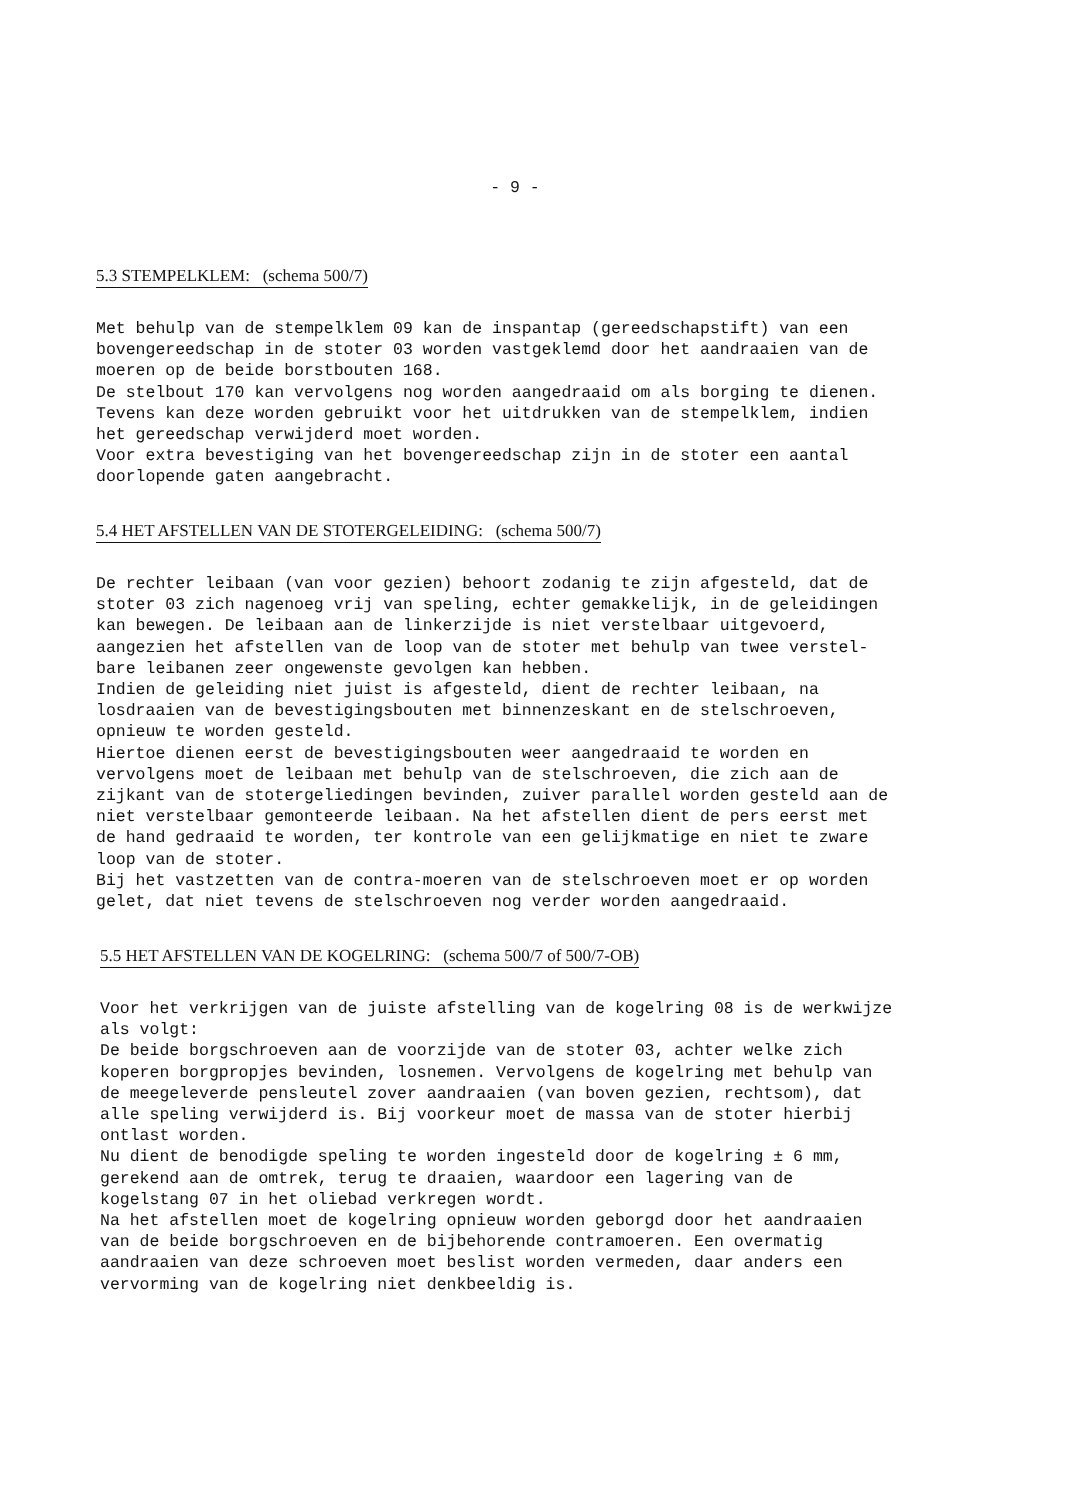- 9 -
5.3 STEMPELKLEM: (schema 500/7)
Met behulp van de stempelklem 09 kan de inspantap (gereedschapstift) van een bovengereedschap in de stoter 03 worden vastgeklemd door het aandraaien van de moeren op de beide borstbouten 168. De stelbout 170 kan vervolgens nog worden aangedraaid om als borging te dienen. Tevens kan deze worden gebruikt voor het uitdrukken van de stempelklem, indien het gereedschap verwijderd moet worden. Voor extra bevestiging van het bovengereedschap zijn in de stoter een aantal doorlopende gaten aangebracht.
5.4 HET AFSTELLEN VAN DE STOTERGELEIDING: (schema 500/7)
De rechter leibaan (van voor gezien) behoort zodanig te zijn afgesteld, dat de stoter 03 zich nagenoeg vrij van speling, echter gemakkelijk, in de geleidingen kan bewegen. De leibaan aan de linkerzijde is niet verstelbaar uitgevoerd, aangezien het afstellen van de loop van de stoter met behulp van twee verstel- bare leibanen zeer ongewenste gevolgen kan hebben. Indien de geleiding niet juist is afgesteld, dient de rechter leibaan, na losdraaien van de bevestigingsbouten met binnenzeskant en de stelschroeven, opnieuw te worden gesteld. Hiertoe dienen eerst de bevestigingsbouten weer aangedraaid te worden en vervolgens moet de leibaan met behulp van de stelschroeven, die zich aan de zijkant van de stotergeliedingen bevinden, zuiver parallel worden gesteld aan de niet verstelbaar gemonteerde leibaan. Na het afstellen dient de pers eerst met de hand gedraaid te worden, ter kontrole van een gelijkmatige en niet te zware loop van de stoter. Bij het vastzetten van de contra-moeren van de stelschroeven moet er op worden gelet, dat niet tevens de stelschroeven nog verder worden aangedraaid.
5.5 HET AFSTELLEN VAN DE KOGELRING: (schema 500/7 of 500/7-OB)
Voor het verkrijgen van de juiste afstelling van de kogelring 08 is de werkwijze als volgt: De beide borgschroeven aan de voorzijde van de stoter 03, achter welke zich koperen borgpropjes bevinden, losnemen. Vervolgens de kogelring met behulp van de meegeleverde pensleutel zover aandraaien (van boven gezien, rechtsom), dat alle speling verwijderd is. Bij voorkeur moet de massa van de stoter hierbij ontlast worden. Nu dient de benodigde speling te worden ingesteld door de kogelring ± 6 mm, gerekend aan de omtrek, terug te draaien, waardoor een lagering van de kogelstang 07 in het oliebad verkregen wordt. Na het afstellen moet de kogelring opnieuw worden geborgd door het aandraaien van de beide borgschroeven en de bijbehorende contramoeren. Een overmatig aandraaien van deze schroeven moet beslist worden vermeden, daar anders een vervorming van de kogelring niet denkbeeldig is.